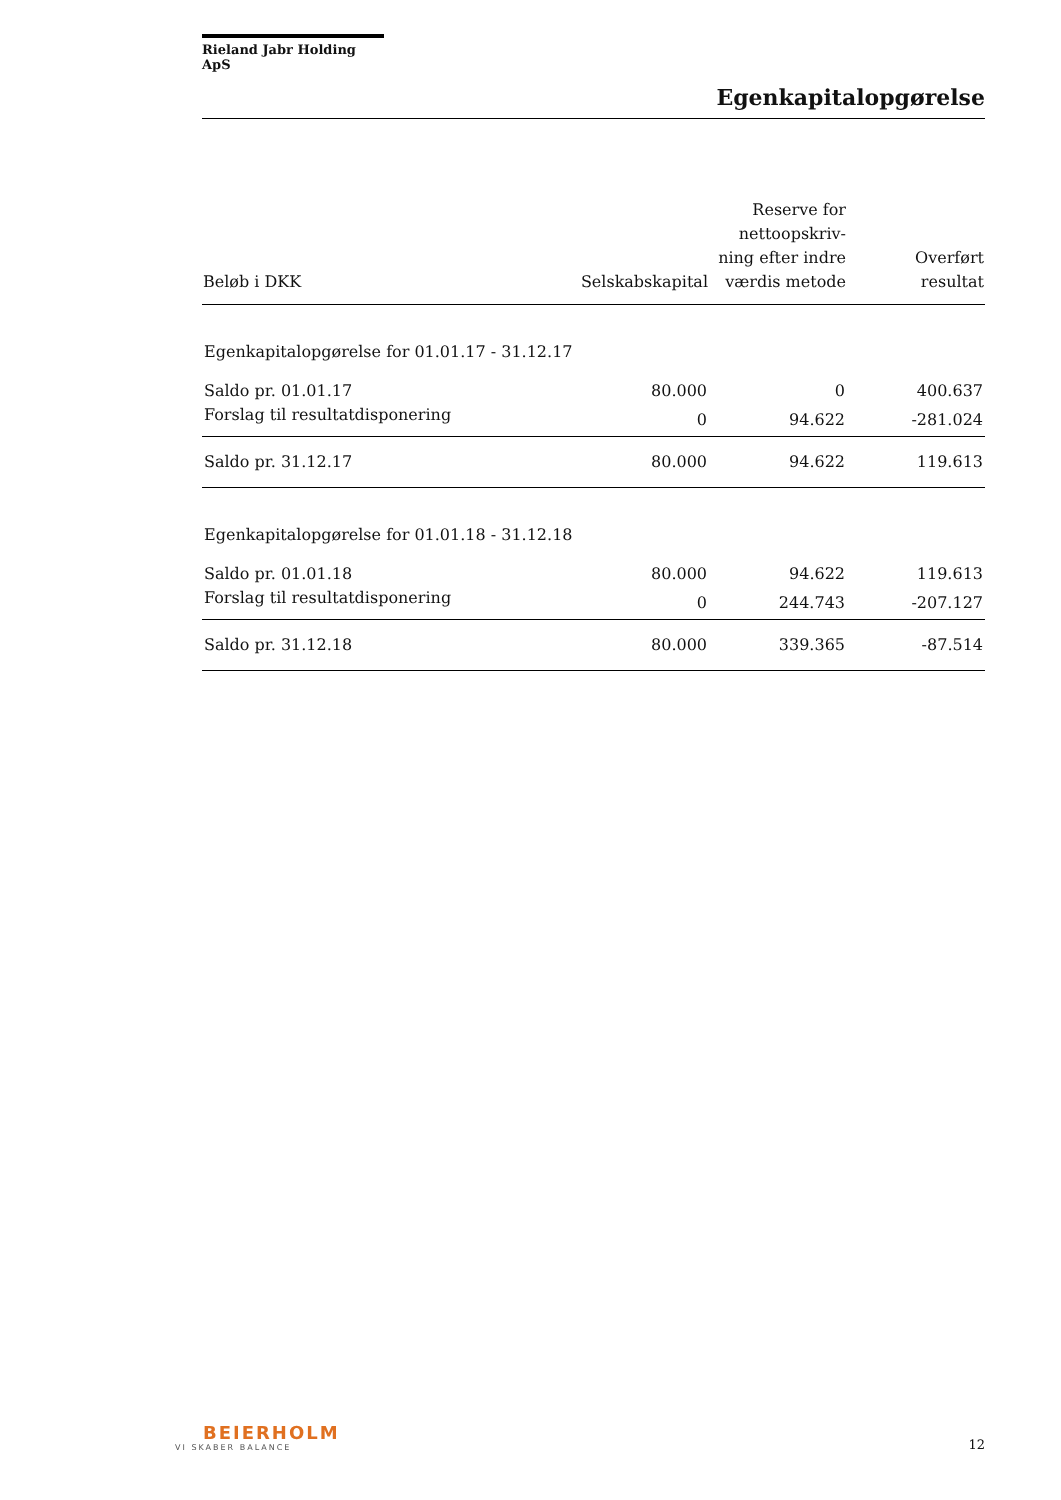Rieland Jabr Holding ApS
Egenkapitalopgørelse
| Beløb i DKK | Selskabskapital | Reserve for nettoopskriv- ning efter indre værdis metode | Overført resultat |
| --- | --- | --- | --- |
| Egenkapitalopgørelse for 01.01.17 - 31.12.17 | | | |
| Saldo pr. 01.01.17 | 80.000 | 0 | 400.637 |
| Forslag til resultatdisponering | 0 | 94.622 | -281.024 |
| Saldo pr. 31.12.17 | 80.000 | 94.622 | 119.613 |
| Egenkapitalopgørelse for 01.01.18 - 31.12.18 | | | |
| Saldo pr. 01.01.18 | 80.000 | 94.622 | 119.613 |
| Forslag til resultatdisponering | 0 | 244.743 | -207.127 |
| Saldo pr. 31.12.18 | 80.000 | 339.365 | -87.514 |
BEIERHOLM
VI SKABER BALANCE
12